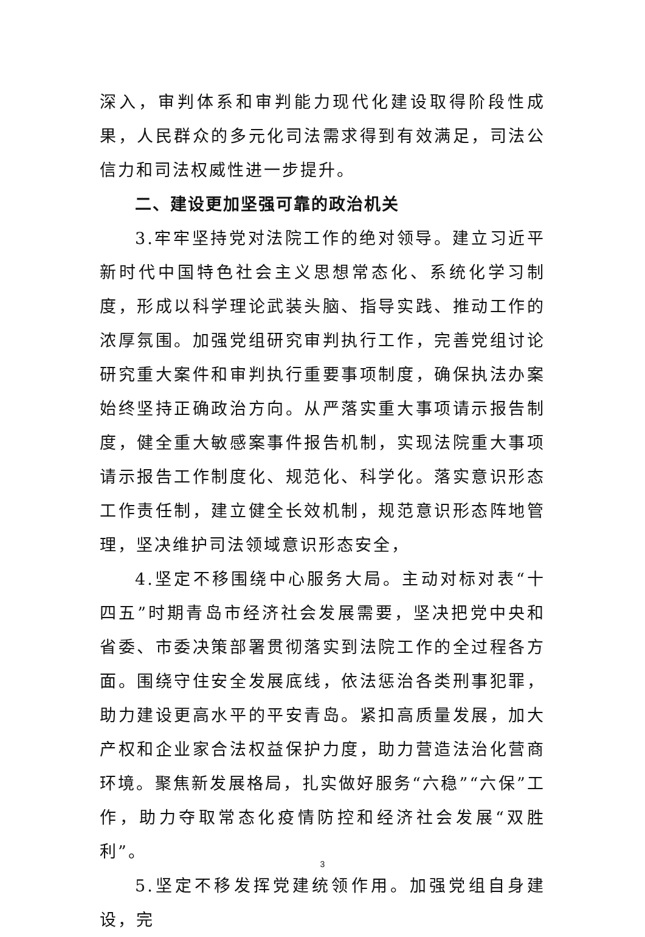深入，审判体系和审判能力现代化建设取得阶段性成果，人民群众的多元化司法需求得到有效满足，司法公信力和司法权威性进一步提升。
二、建设更加坚强可靠的政治机关
3.牢牢坚持党对法院工作的绝对领导。建立习近平新时代中国特色社会主义思想常态化、系统化学习制度，形成以科学理论武装头脑、指导实践、推动工作的浓厚氛围。加强党组研究审判执行工作，完善党组讨论研究重大案件和审判执行重要事项制度，确保执法办案始终坚持正确政治方向。从严落实重大事项请示报告制度，健全重大敏感案事件报告机制，实现法院重大事项请示报告工作制度化、规范化、科学化。落实意识形态工作责任制，建立健全长效机制，规范意识形态阵地管理，坚决维护司法领域意识形态安全，
4.坚定不移围绕中心服务大局。主动对标对表“十四五”时期青岛市经济社会发展需要，坚决把党中央和省委、市委决策部署贯彻落实到法院工作的全过程各方面。围绕守住安全发展底线，依法惩治各类刑事犯罪，助力建设更高水平的平安青岛。紧扣高质量发展，加大产权和企业家合法权益保护力度，助力营造法治化营商环境。聚焦新发展格局，扎实做好服务“六稳”“六保”工作，助力夺取常态化疫情防控和经济社会发展“双胜利”。
5.坚定不移发挥党建统领作用。加强党组自身建设，完
3